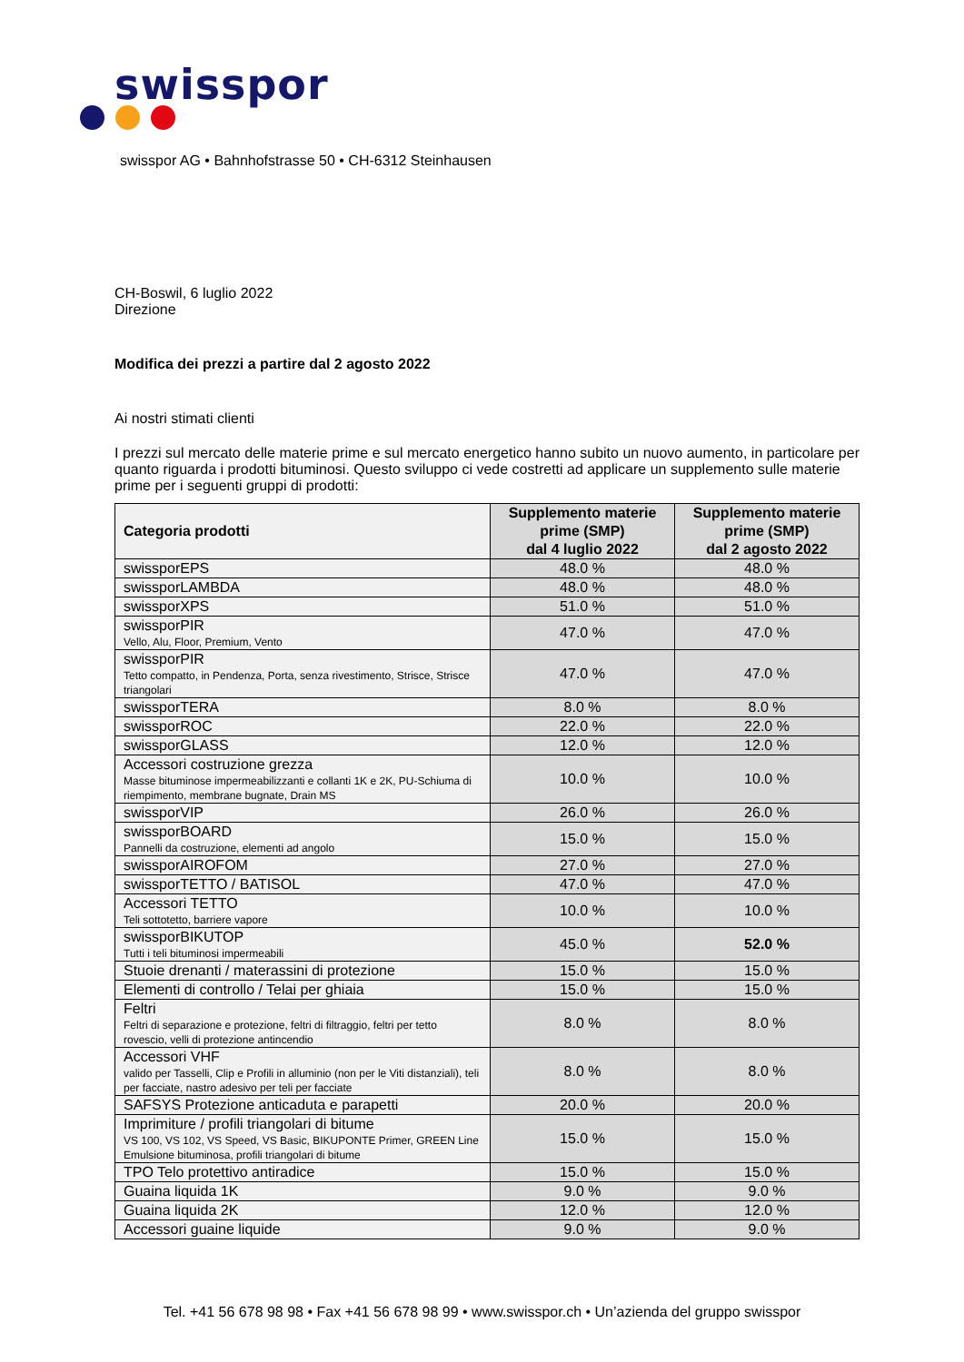swisspor
swisspor AG • Bahnhofstrasse 50 • CH-6312 Steinhausen
CH-Boswil, 6 luglio 2022
Direzione
Modifica dei prezzi a partire dal 2 agosto 2022
Ai nostri stimati clienti
I prezzi sul mercato delle materie prime e sul mercato energetico hanno subito un nuovo aumento, in particolare per quanto riguarda i prodotti bituminosi. Questo sviluppo ci vede costretti ad applicare un supplemento sulle materie prime per i seguenti gruppi di prodotti:
| Categoria prodotti | Supplemento materie prime (SMP) dal 4 luglio 2022 | Supplemento materie prime (SMP) dal 2 agosto 2022 |
| --- | --- | --- |
| swissporEPS | 48.0 % | 48.0 % |
| swissporLAMBDA | 48.0 % | 48.0 % |
| swissporXPS | 51.0 % | 51.0 % |
| swissporPIR Vello, Alu, Floor, Premium, Vento | 47.0 % | 47.0 % |
| swissporPIR Tetto compatto, in Pendenza, Porta, senza rivestimento, Strisce, Strisce triangolari | 47.0 % | 47.0 % |
| swissporTERA | 8.0 % | 8.0 % |
| swissporROC | 22.0 % | 22.0 % |
| swissporGLASS | 12.0 % | 12.0 % |
| Accessori costruzione grezza Masse bituminose impermeabilizzanti e collanti 1K e 2K, PU-Schiuma di riempimento, membrane bugnate, Drain MS | 10.0 % | 10.0 % |
| swissporVIP | 26.0 % | 26.0 % |
| swissporBOARD Pannelli da costruzione, elementi ad angolo | 15.0 % | 15.0 % |
| swissporAIROFOM | 27.0 % | 27.0 % |
| swissporTETTO / BATISOL | 47.0 % | 47.0 % |
| Accessori TETTO Teli sottotetto, barriere vapore | 10.0 % | 10.0 % |
| swissporBIKUTOP Tutti i teli bituminosi impermeabili | 45.0 % | 52.0 % |
| Stuoie drenanti / materassini di protezione | 15.0 % | 15.0 % |
| Elementi di controllo / Telai per ghiaia | 15.0 % | 15.0 % |
| Feltri Feltri di separazione e protezione, feltri di filtraggio, feltri per tetto rovescio, velli di protezione antincendio | 8.0 % | 8.0 % |
| Accessori VHF valido per Tasselli, Clip e Profili in alluminio (non per le Viti distanziali), teli per facciate, nastro adesivo per teli per facciate | 8.0 % | 8.0 % |
| SAFSYS Protezione anticaduta e parapetti | 20.0 % | 20.0 % |
| Imprimiture / profili triangolari di bitume VS 100, VS 102, VS Speed, VS Basic, BIKUPONTE Primer, GREEN Line Emulsione bituminosa, profili triangolari di bitume | 15.0 % | 15.0 % |
| TPO Telo protettivo antiradice | 15.0 % | 15.0 % |
| Guaina liquida 1K | 9.0 % | 9.0 % |
| Guaina liquida 2K | 12.0 % | 12.0 % |
| Accessori guaine liquide | 9.0 % | 9.0 % |
Tel. +41 56 678 98 98 • Fax +41 56 678 98 99 • www.swisspor.ch • Un’azienda del gruppo swisspor